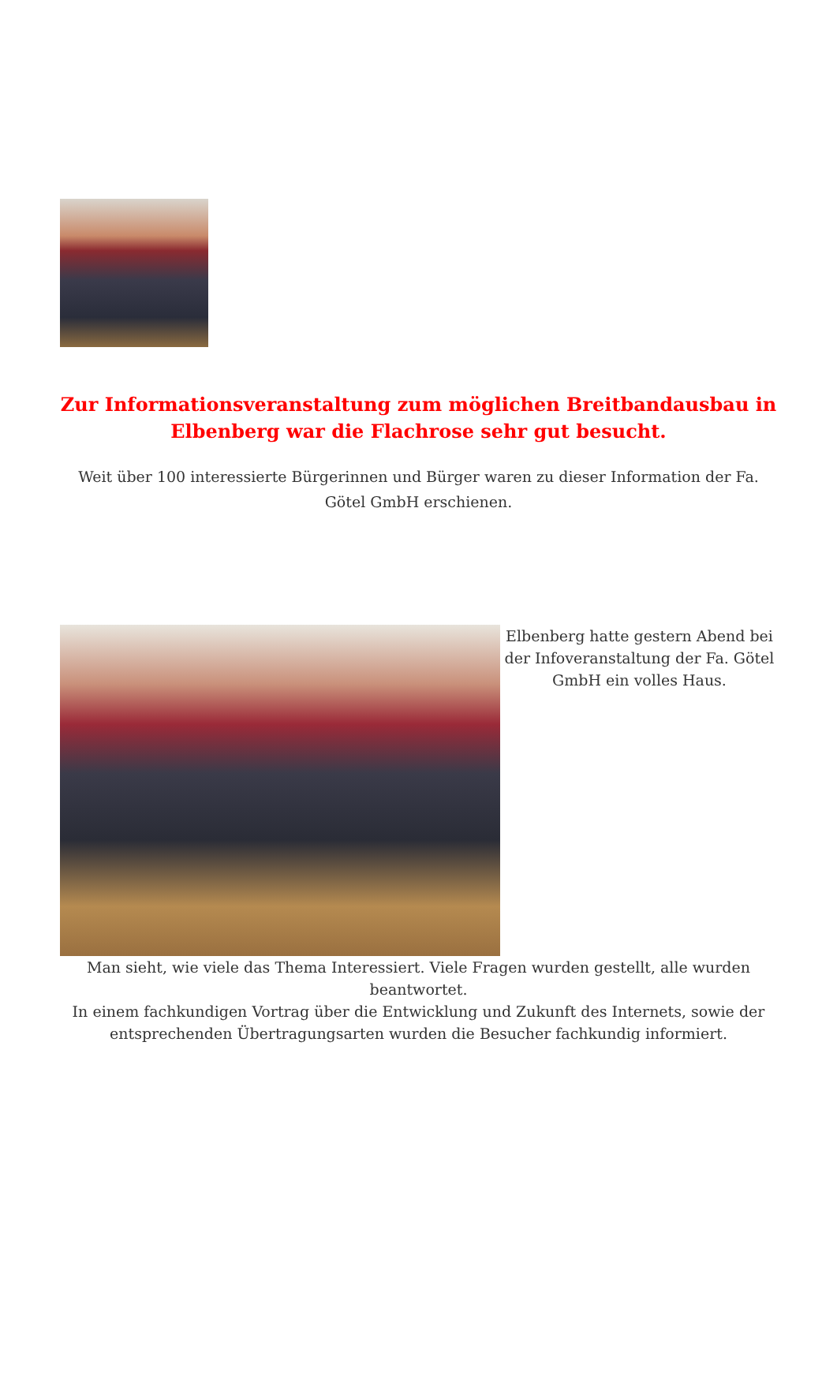Zur Informationsveranstaltung zum möglichen Breitbandausbau in Elbenberg war die Flachrose sehr gut besucht.
Weit über 100 interessierte Bürgerinnen und Bürger waren zu dieser Information der Fa. Götel GmbH erschienen.
Elbenberg hatte gestern Abend bei der Infoveranstaltung der Fa. Götel GmbH ein volles Haus.
Man sieht, wie viele das Thema Interessiert. Viele Fragen wurden gestellt, alle wurden beantwortet.
In einem fachkundigen Vortrag über die Entwicklung und Zukunft des Internets, sowie der entsprechenden Übertragungsarten wurden die Besucher fachkundig informiert.